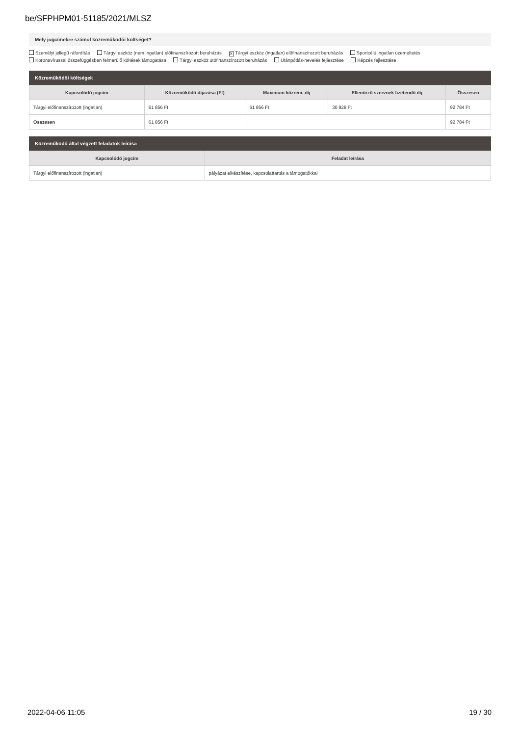be/SFPHPM01-51185/2021/MLSZ
Mely jogcímekre számol közreműködői költséget?
Személyi jellegű ráfordítás Tárgyi eszköz (nem ingatlan) előfinanszírozott beruházás ✕ Tárgyi eszköz (ingatlan) előfinanszírozott beruházás Sportcélú ingatlan üzemeltetés
Koronavírussal összefüggésben felmerülő költések támogatása Tárgyi eszköz utófinanszírozott beruházás Utánpótlás-nevelés fejlesztése Képzés fejlesztése
Közreműködői költségek
| Kapcsolódó jogcím | Közreműködő díjazása (Ft) | Maximum közrem. díj | Ellenőrző szervnek fizetendő díj | Összesen |
| --- | --- | --- | --- | --- |
| Tárgyi előfinanszírozott (ingatlan) | 61 856 Ft | 61 856 Ft | 30 928 Ft | 92 784 Ft |
| Összesen | 61 856 Ft | | | 92 784 Ft |
Közreműködő által végzett feladatok leírása
| Kapcsolódó jogcím | Feladat leírása |
| --- | --- |
| Tárgyi előfinanszírozott (ingatlan) | pályázat elkészítése, kapcsolattartás a támogatókkal |
2022-04-06 11:05 19 / 30